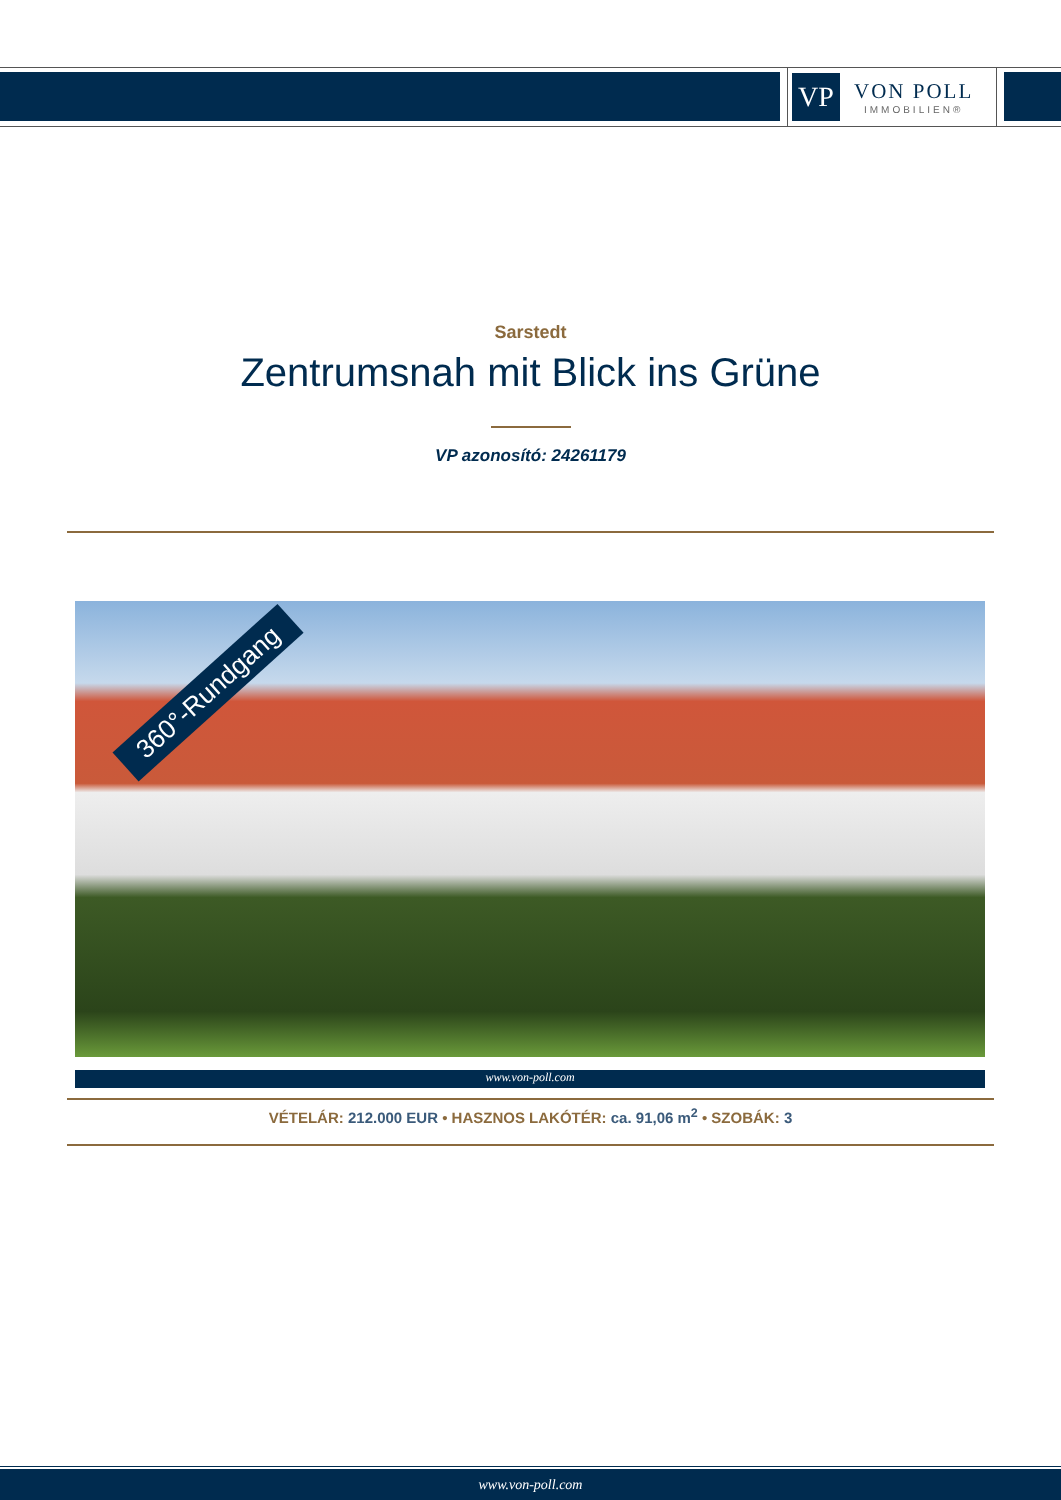VP
VON POLL
IMMOBILIEN®
Sarstedt
Zentrumsnah mit Blick ins Grüne
VP azonosító: 24261179
360°-Rundgang
www.von-poll.com
VÉTELÁR: 212.000 EUR • HASZNOS LAKÓTÉR: ca. 91,06 m<sup>2</sup> • SZOBÁK: 3
www.von-poll.com